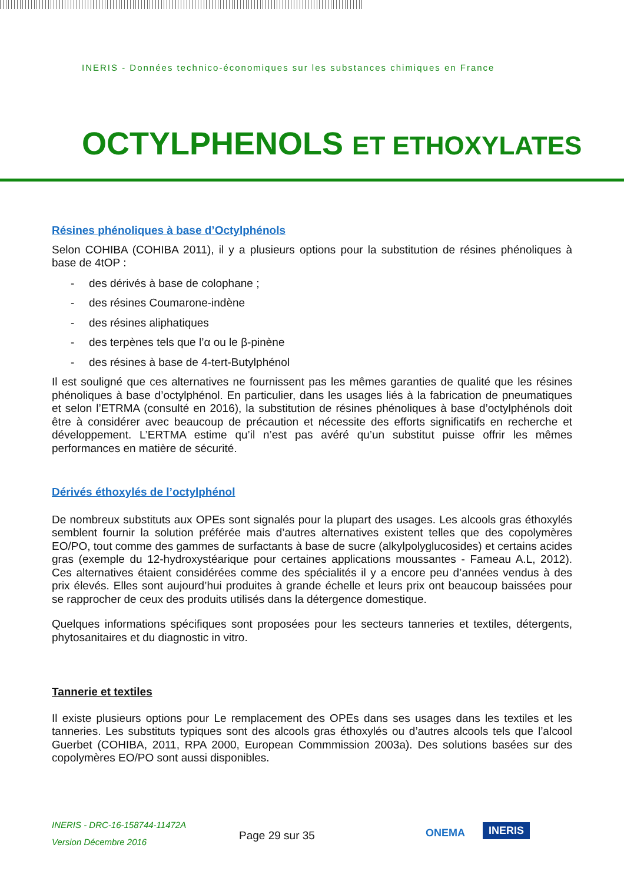INERIS - Données technico-économiques sur les substances chimiques en France
OCTYLPHENOLS ET ETHOXYLATES
Résines phénoliques à base d’Octylphénols
Selon COHIBA (COHIBA 2011), il y a plusieurs options pour la substitution de résines phénoliques à base de 4tOP :
- des dérivés à base de colophane ;
- des résines Coumarone-indène
- des résines aliphatiques
- des terpènes tels que l’α ou le β-pinène
- des résines à base de 4-tert-Butylphénol
Il est souligné que ces alternatives ne fournissent pas les mêmes garanties de qualité que les résines phénoliques à base d’octylphénol. En particulier, dans les usages liés à la fabrication de pneumatiques et selon l’ETRMA (consulté en 2016), la substitution de résines phénoliques à base d’octylphénols doit être à considérer avec beaucoup de précaution et nécessite des efforts significatifs en recherche et développement. L’ERTMA estime qu’il n’est pas avéré qu’un substitut puisse offrir les mêmes performances en matière de sécurité.
Dérivés éthoxylés de l’octylphénol
De nombreux substituts aux OPEs sont signalés pour la plupart des usages. Les alcools gras éthoxylés semblent fournir la solution préférée mais d’autres alternatives existent telles que des copolymères EO/PO, tout comme des gammes de surfactants à base de sucre (alkylpolyglucosides) et certains acides gras (exemple du 12-hydroxystéarique pour certaines applications moussantes - Fameau A.L, 2012). Ces alternatives étaient considérées comme des spécialités il y a encore peu d’années vendus à des prix élevés. Elles sont aujourd’hui produites à grande échelle et leurs prix ont beaucoup baissées pour se rapprocher de ceux des produits utilisés dans la détergence domestique.
Quelques informations spécifiques sont proposées pour les secteurs tanneries et textiles, détergents, phytosanitaires et du diagnostic in vitro.
Tannerie et textiles
Il existe plusieurs options pour Le remplacement des OPEs dans ses usages dans les textiles et les tanneries. Les substituts typiques sont des alcools gras éthoxylés ou d’autres alcools tels que l’alcool Guerbet (COHIBA, 2011, RPA 2000, European Commmission 2003a). Des solutions basées sur des copolymères EO/PO sont aussi disponibles.
INERIS - DRC-16-158744-11472A
Version Décembre 2016
Page 29 sur 35 ONEMA INERIS